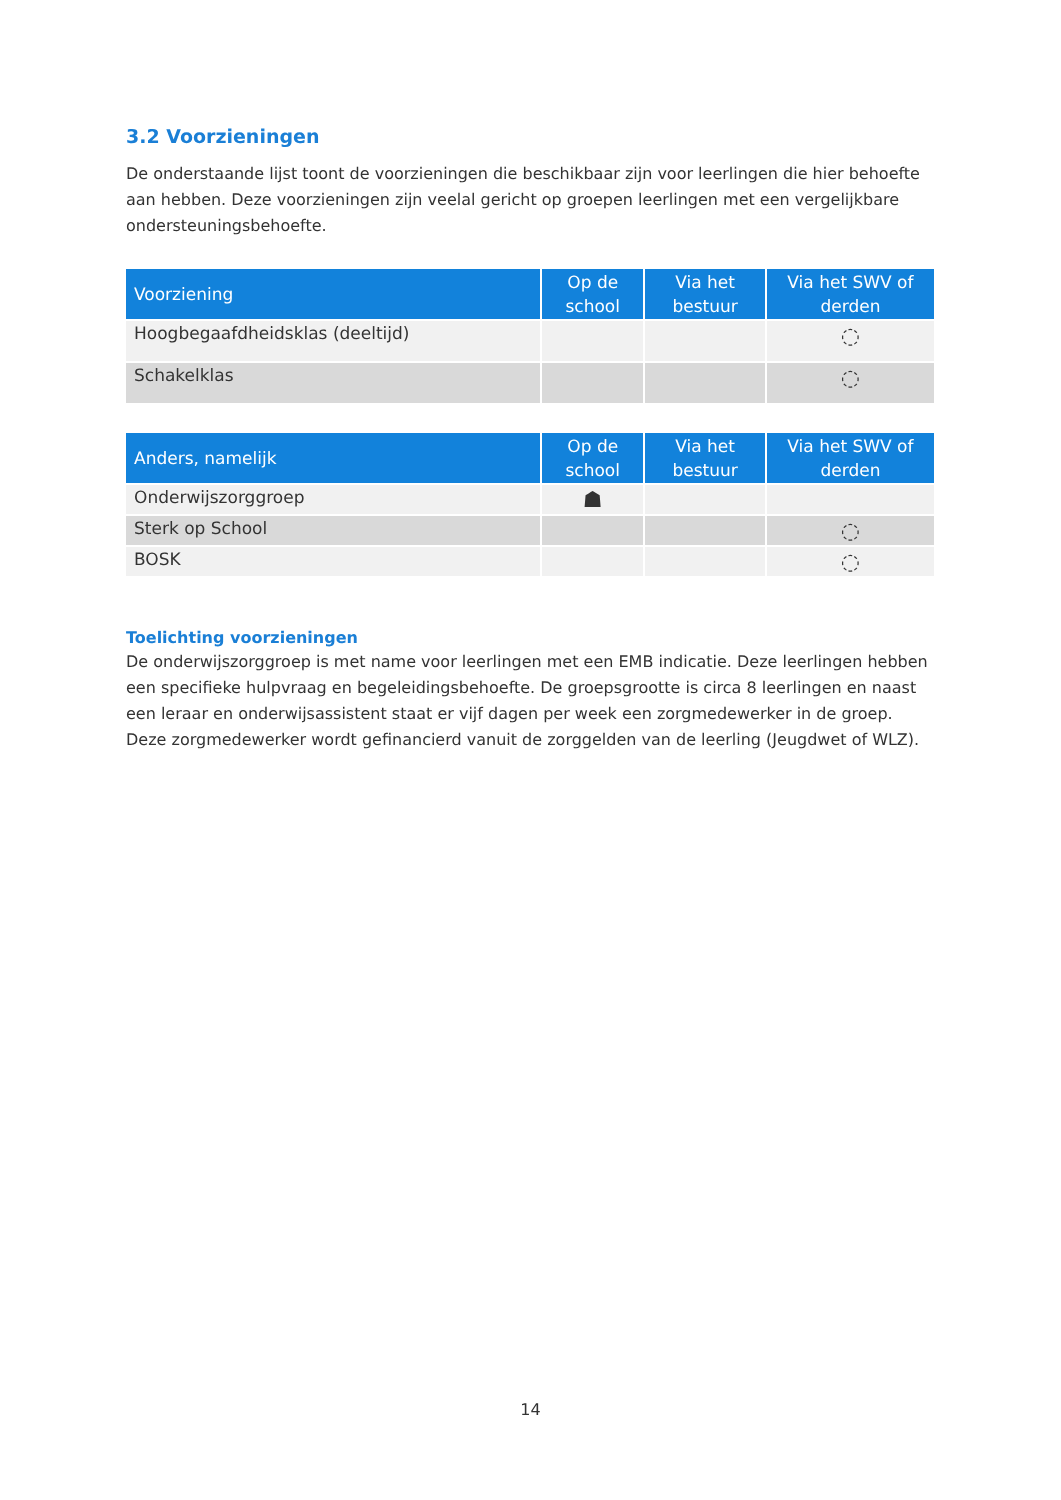3.2 Voorzieningen
De onderstaande lijst toont de voorzieningen die beschikbaar zijn voor leerlingen die hier behoefte aan hebben. Deze voorzieningen zijn veelal gericht op groepen leerlingen met een vergelijkbare ondersteuningsbehoefte.
| Voorziening | Op de school | Via het bestuur | Via het SWV of derden |
| --- | --- | --- | --- |
| Hoogbegaafdheidsklas (deeltijd) | | | ◌ |
| Schakelklas | | | ◌ |
| Anders, namelijk | Op de school | Via het bestuur | Via het SWV of derden |
| --- | --- | --- | --- |
| Onderwijszorggroep | ☗ | | |
| Sterk op School | | | ◌ |
| BOSK | | | ◌ |
Toelichting voorzieningen
De onderwijszorggroep is met name voor leerlingen met een EMB indicatie. Deze leerlingen hebben een specifieke hulpvraag en begeleidingsbehoefte. De groepsgrootte is circa 8 leerlingen en naast een leraar en onderwijsassistent staat er vijf dagen per week een zorgmedewerker in de groep. Deze zorgmedewerker wordt gefinancierd vanuit de zorggelden van de leerling (Jeugdwet of WLZ).
14